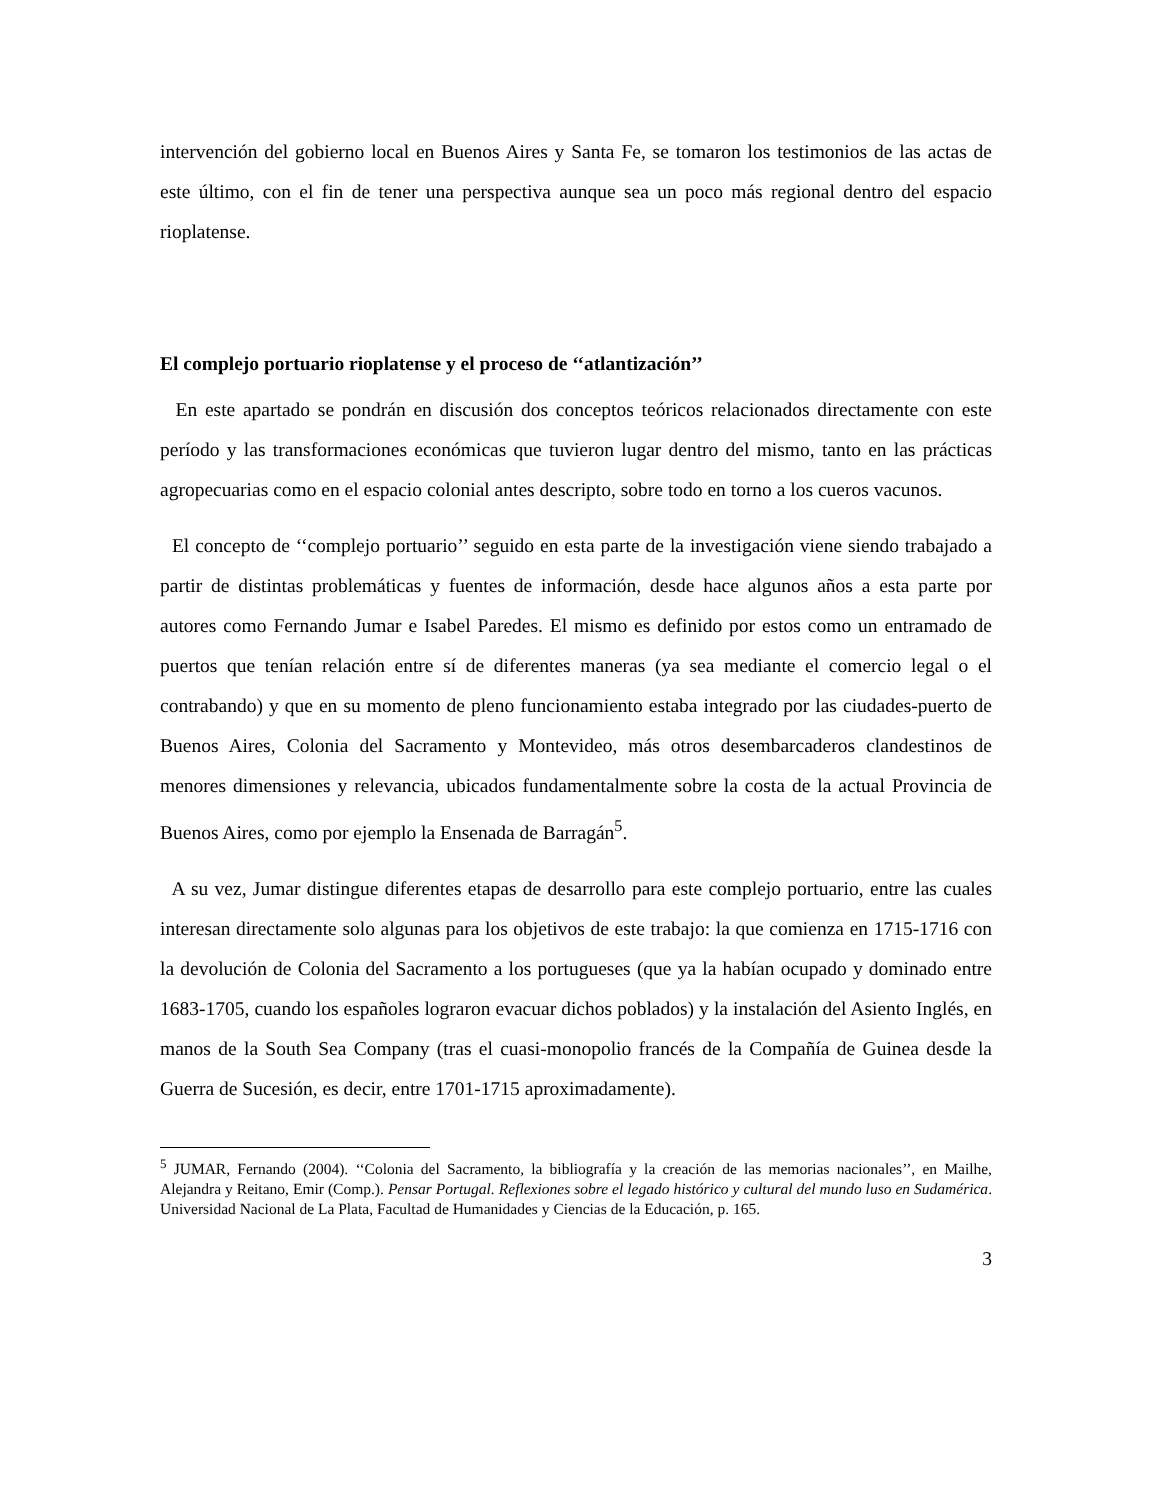intervención del gobierno local en Buenos Aires y Santa Fe, se tomaron los testimonios de las actas de este último, con el fin de tener una perspectiva aunque sea un poco más regional dentro del espacio rioplatense.
El complejo portuario rioplatense y el proceso de ‘‘atlantización’’
En este apartado se pondrán en discusión dos conceptos teóricos relacionados directamente con este período y las transformaciones económicas que tuvieron lugar dentro del mismo, tanto en las prácticas agropecuarias como en el espacio colonial antes descripto, sobre todo en torno a los cueros vacunos.
El concepto de ‘‘complejo portuario’’ seguido en esta parte de la investigación viene siendo trabajado a partir de distintas problemáticas y fuentes de información, desde hace algunos años a esta parte por autores como Fernando Jumar e Isabel Paredes. El mismo es definido por estos como un entramado de puertos que tenían relación entre sí de diferentes maneras (ya sea mediante el comercio legal o el contrabando) y que en su momento de pleno funcionamiento estaba integrado por las ciudades-puerto de Buenos Aires, Colonia del Sacramento y Montevideo, más otros desembarcaderos clandestinos de menores dimensiones y relevancia, ubicados fundamentalmente sobre la costa de la actual Provincia de Buenos Aires, como por ejemplo la Ensenada de Barragán<sup>5</sup>.
A su vez, Jumar distingue diferentes etapas de desarrollo para este complejo portuario, entre las cuales interesan directamente solo algunas para los objetivos de este trabajo: la que comienza en 1715-1716 con la devolución de Colonia del Sacramento a los portugueses (que ya la habían ocupado y dominado entre 1683-1705, cuando los españoles lograron evacuar dichos poblados) y la instalación del Asiento Inglés, en manos de la South Sea Company (tras el cuasi-monopolio francés de la Compañía de Guinea desde la Guerra de Sucesión, es decir, entre 1701-1715 aproximadamente).
<sup>5</sup> JUMAR, Fernando (2004). ‘‘Colonia del Sacramento, la bibliografía y la creación de las memorias nacionales’’, en Mailhe, Alejandra y Reitano, Emir (Comp.). Pensar Portugal. Reflexiones sobre el legado histórico y cultural del mundo luso en Sudamérica. Universidad Nacional de La Plata, Facultad de Humanidades y Ciencias de la Educación, p. 165.
3